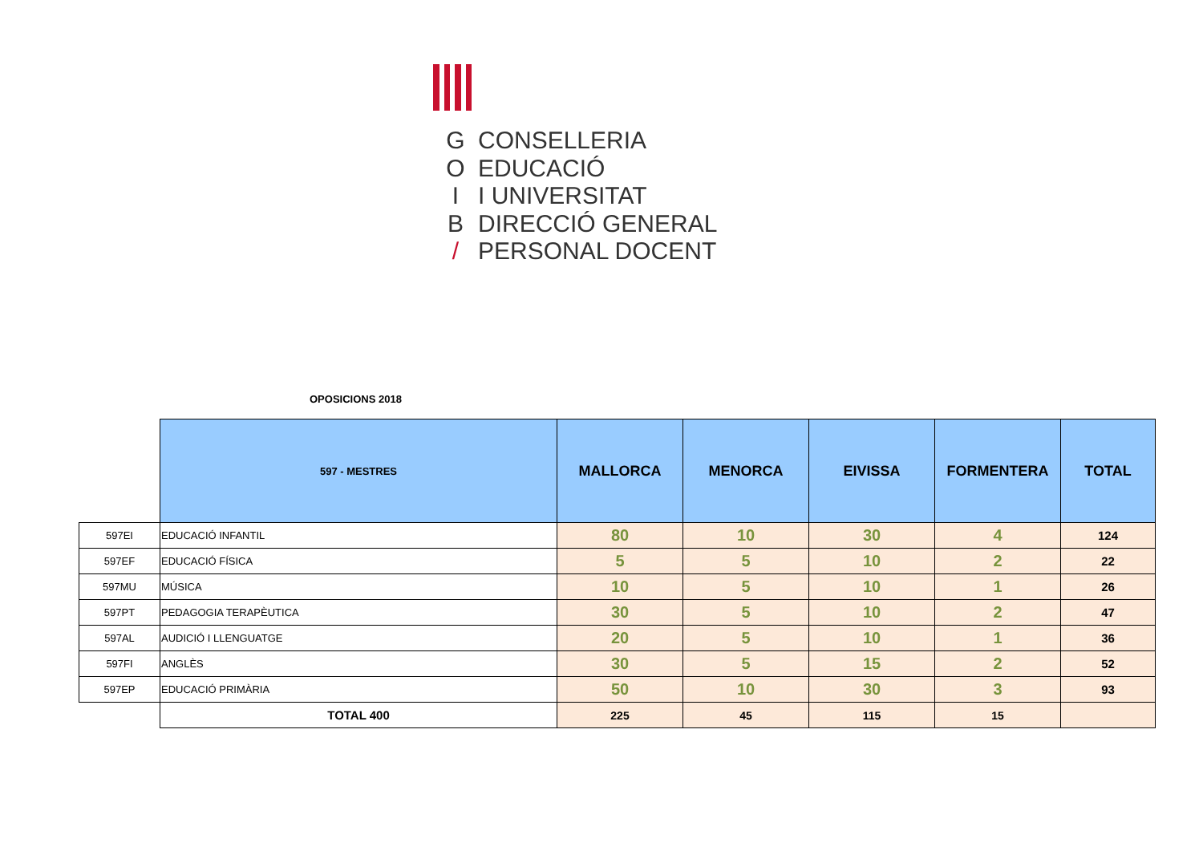G CONSELLERIA O EDUCACIÓ I I UNIVERSITAT B DIRECCIÓ GENERAL / PERSONAL DOCENT
OPOSICIONS 2018
| | 597 - MESTRES | MALLORCA | MENORCA | EIVISSA | FORMENTERA | TOTAL |
| 597EI | EDUCACIÓ INFANTIL | 80 | 10 | 30 | 4 | 124 |
| 597EF | EDUCACIÓ FÍSICA | 5 | 5 | 10 | 2 | 22 |
| 597MU | MÚSICA | 10 | 5 | 10 | 1 | 26 |
| 597PT | PEDAGOGIA TERAPÈUTICA | 30 | 5 | 10 | 2 | 47 |
| 597AL | AUDICIÓ I LLENGUATGE | 20 | 5 | 10 | 1 | 36 |
| 597FI | ANGLÈS | 30 | 5 | 15 | 2 | 52 |
| 597EP | EDUCACIÓ PRIMÀRIA | 50 | 10 | 30 | 3 | 93 |
| | TOTAL 400 | 225 | 45 | 115 | 15 | |